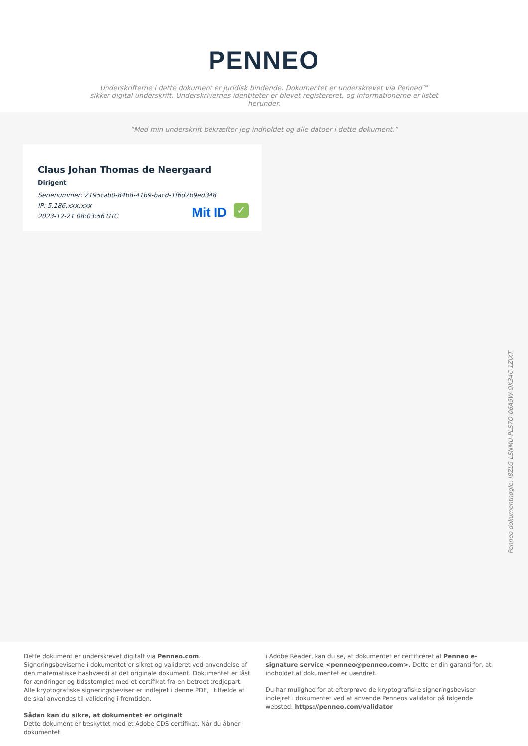PENNEO
Underskrifterne i dette dokument er juridisk bindende. Dokumentet er underskrevet via Penneo™ sikker digital underskrift. Underskrivernes identiteter er blevet registereret, og informationerne er listet herunder.
“Med min underskrift bekræfter jeg indholdet og alle datoer i dette dokument.”
Claus Johan Thomas de Neergaard
Dirigent
Serienummer: 2195cab0-84b8-41b9-bacd-1f6d7b9ed348
IP: 5.186.xxx.xxx
2023-12-21 08:03:56 UTC
Mit ID ✓
Penneo dokumentnøgle: I8ZLG-LSNMU-PLS7O-06A5W-QK34C-1ZIXT
Dette dokument er underskrevet digitalt via Penneo.com. Signeringsbeviserne i dokumentet er sikret og valideret ved anvendelse af den matematiske hashværdi af det originale dokument. Dokumentet er låst for ændringer og tidsstemplet med et certifikat fra en betroet tredjepart. Alle kryptografiske signeringsbeviser er indlejret i denne PDF, i tilfælde af de skal anvendes til validering i fremtiden.
Sådan kan du sikre, at dokumentet er originalt
Dette dokument er beskyttet med et Adobe CDS certifikat. Når du åbner dokumentet
i Adobe Reader, kan du se, at dokumentet er certificeret af Penneo e-signature service <penneo@penneo.com>. Dette er din garanti for, at indholdet af dokumentet er uændret.
Du har mulighed for at efterprøve de kryptografiske signeringsbeviser indlejret i dokumentet ved at anvende Penneos validator på følgende websted: https://penneo.com/validator